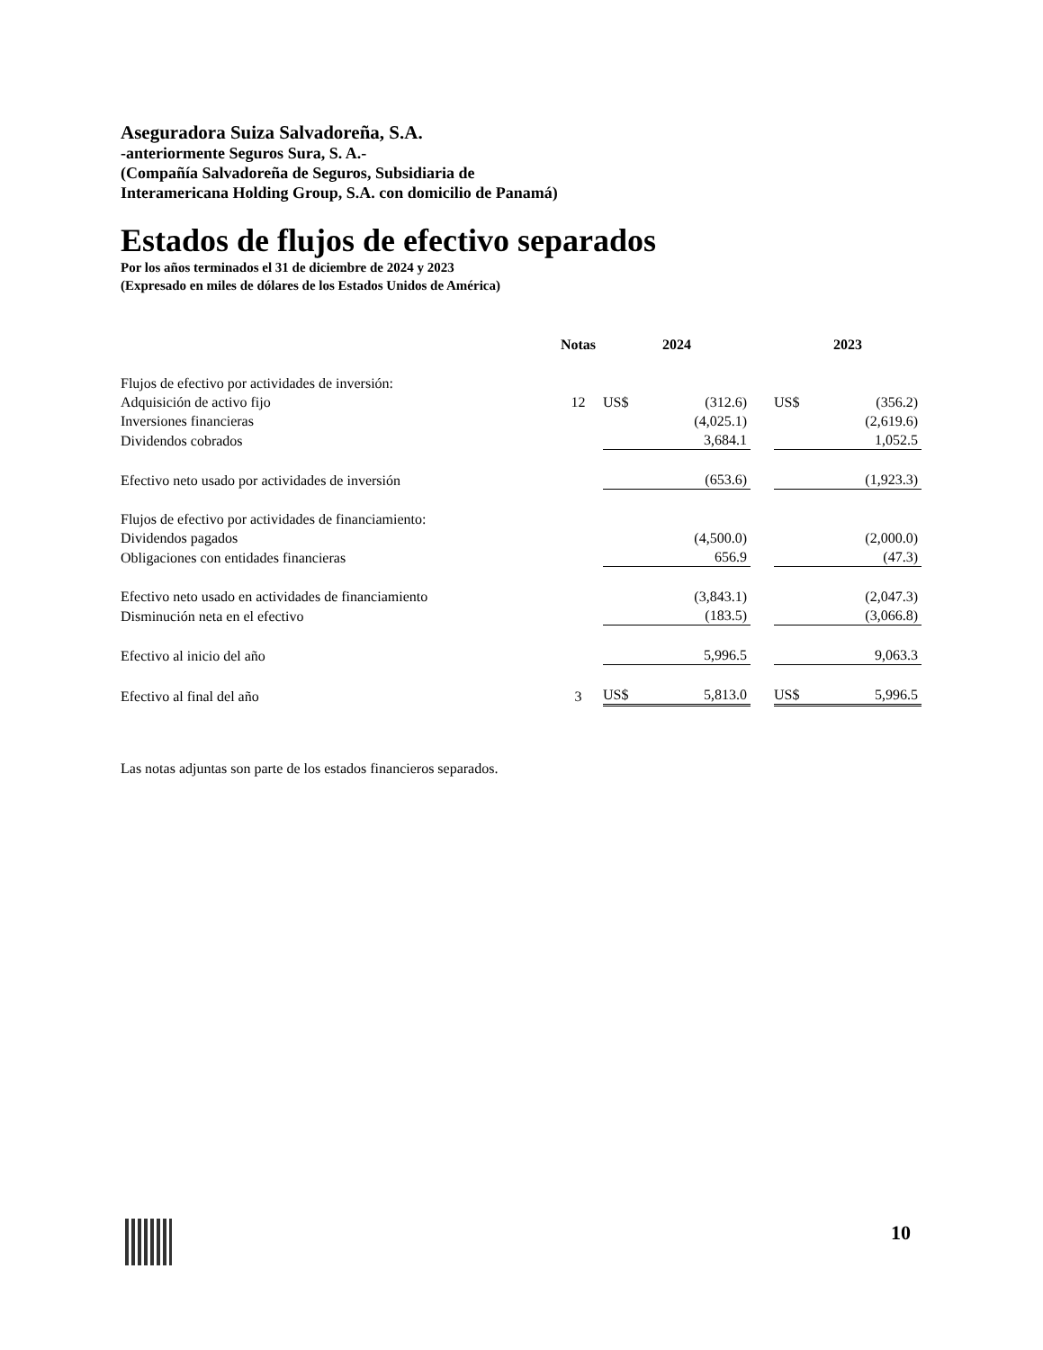Aseguradora Suiza Salvadoreña, S.A.
-anteriormente Seguros Sura, S. A.-
(Compañía Salvadoreña de Seguros, Subsidiaria de
Interamericana Holding Group, S.A. con domicilio de Panamá)
Estados de flujos de efectivo separados
Por los años terminados el 31 de diciembre de 2024 y 2023
(Expresado en miles de dólares de los Estados Unidos de América)
| | Notas | 2024 | | | 2023 | |
| --- | --- | --- | --- | --- | --- | --- |
| Flujos de efectivo por actividades de inversión: | | | | | | |
| Adquisición de activo fijo | 12 | US$ | (312.6) | | US$ | (356.2) |
| Inversiones financieras | | | (4,025.1) | | | (2,619.6) |
| Dividendos cobrados | | | 3,684.1 | | | 1,052.5 |
| Efectivo neto usado por actividades de inversión | | | (653.6) | | | (1,923.3) |
| Flujos de efectivo por actividades de financiamiento: | | | | | | |
| Dividendos pagados | | | (4,500.0) | | | (2,000.0) |
| Obligaciones con entidades financieras | | | 656.9 | | | (47.3) |
| Efectivo neto usado en actividades de financiamiento | | | (3,843.1) | | | (2,047.3) |
| Disminución neta en el efectivo | | | (183.5) | | | (3,066.8) |
| Efectivo al inicio del año | | | 5,996.5 | | | 9,063.3 |
| Efectivo al final del año | 3 | US$ | 5,813.0 | | US$ | 5,996.5 |
Las notas adjuntas son parte de los estados financieros separados.
10